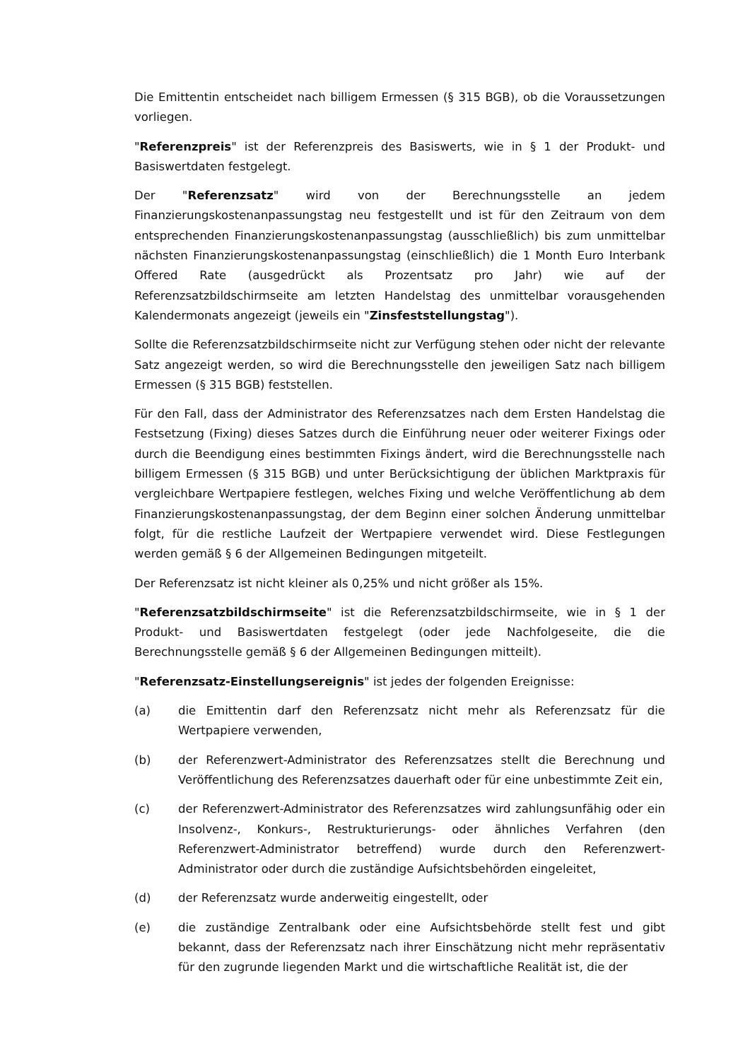Die Emittentin entscheidet nach billigem Ermessen (§ 315 BGB), ob die Voraussetzungen vorliegen.
"Referenzpreis" ist der Referenzpreis des Basiswerts, wie in § 1 der Produkt- und Basiswertdaten festgelegt.
Der "Referenzsatz" wird von der Berechnungsstelle an jedem Finanzierungskostenanpassungstag neu festgestellt und ist für den Zeitraum von dem entsprechenden Finanzierungskostenanpassungstag (ausschließlich) bis zum unmittelbar nächsten Finanzierungskostenanpassungstag (einschließlich) die 1 Month Euro Interbank Offered Rate (ausgedrückt als Prozentsatz pro Jahr) wie auf der Referenzsatzbildschirmseite am letzten Handelstag des unmittelbar vorausgehenden Kalendermonats angezeigt (jeweils ein "Zinsfeststellungstag").
Sollte die Referenzsatzbildschirmseite nicht zur Verfügung stehen oder nicht der relevante Satz angezeigt werden, so wird die Berechnungsstelle den jeweiligen Satz nach billigem Ermessen (§ 315 BGB) feststellen.
Für den Fall, dass der Administrator des Referenzsatzes nach dem Ersten Handelstag die Festsetzung (Fixing) dieses Satzes durch die Einführung neuer oder weiterer Fixings oder durch die Beendigung eines bestimmten Fixings ändert, wird die Berechnungsstelle nach billigem Ermessen (§ 315 BGB) und unter Berücksichtigung der üblichen Marktpraxis für vergleichbare Wertpapiere festlegen, welches Fixing und welche Veröffentlichung ab dem Finanzierungskostenanpassungstag, der dem Beginn einer solchen Änderung unmittelbar folgt, für die restliche Laufzeit der Wertpapiere verwendet wird. Diese Festlegungen werden gemäß § 6 der Allgemeinen Bedingungen mitgeteilt.
Der Referenzsatz ist nicht kleiner als 0,25% und nicht größer als 15%.
"Referenzsatzbildschirmseite" ist die Referenzsatzbildschirmseite, wie in § 1 der Produkt- und Basiswertdaten festgelegt (oder jede Nachfolgeseite, die die Berechnungsstelle gemäß § 6 der Allgemeinen Bedingungen mitteilt).
"Referenzsatz-Einstellungsereignis" ist jedes der folgenden Ereignisse:
(a) die Emittentin darf den Referenzsatz nicht mehr als Referenzsatz für die Wertpapiere verwenden,
(b) der Referenzwert-Administrator des Referenzsatzes stellt die Berechnung und Veröffentlichung des Referenzsatzes dauerhaft oder für eine unbestimmte Zeit ein,
(c) der Referenzwert-Administrator des Referenzsatzes wird zahlungsunfähig oder ein Insolvenz-, Konkurs-, Restrukturierungs- oder ähnliches Verfahren (den Referenzwert-Administrator betreffend) wurde durch den Referenzwert-Administrator oder durch die zuständige Aufsichtsbehörden eingeleitet,
(d) der Referenzsatz wurde anderweitig eingestellt, oder
(e) die zuständige Zentralbank oder eine Aufsichtsbehörde stellt fest und gibt bekannt, dass der Referenzsatz nach ihrer Einschätzung nicht mehr repräsentativ für den zugrunde liegenden Markt und die wirtschaftliche Realität ist, die der